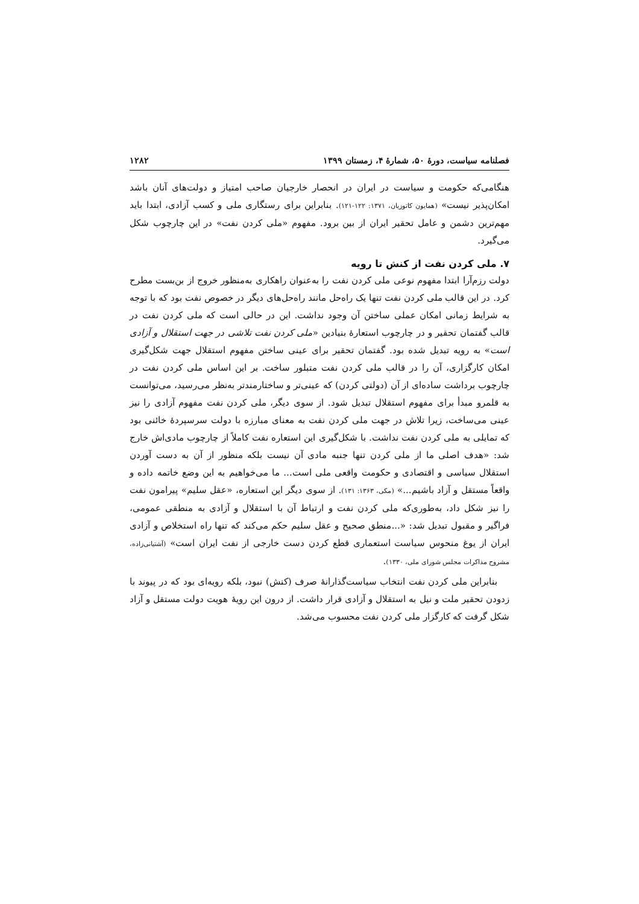فصلنامه سیاست، دورهٔ ۵۰، شمارهٔ ۴، زمستان ۱۳۹۹ ۱۲۸۲
هنگامی‌که حکومت و سیاست در ایران در انحصار خارجیان صاحب امتیاز و دولت‌های آنان باشد امکان‌پذیر نیست» (همایون کاتوزیان، ۱۳۷۱: ۱۲۲-۱۲۱). بنابراین برای رستگاری ملی و کسب آزادی، ابتدا باید مهم‌ترین دشمن و عامل تحقیر ایران از بین برود. مفهوم «ملی کردن نفت» در این چارچوب شکل می‌گیرد.
۷. ملی کردن نفت از کنش تا رویه
دولت رزم‌آرا ابتدا مفهوم نوعی ملی کردن نفت را به‌عنوان راهکاری به‌منظور خروج از بن‌بست مطرح کرد. در این قالب ملی کردن نفت تنها یک راه‌حل مانند راه‌حل‌های دیگر در خصوص نفت بود که با توجه به شرایط زمانی امکان عملی ساختن آن وجود نداشت. این در حالی است که ملی کردن نفت در قالب گفتمان تحقیر و در چارچوب استعارهٔ بنیادین «ملی کردن نفت تلاشی در جهت استقلال و آزادی است» به رویه تبدیل شده بود. گفتمان تحقیر برای عینی ساختن مفهوم استقلال جهت شکل‌گیری امکان کارگزاری، آن را در قالب ملی کردن نفت متبلور ساخت. بر این اساس ملی کردن نفت در چارچوب برداشت ساده‌ای از آن (دولتی کردن) که عینی‌تر و ساختارمندتر به‌نظر می‌رسید، می‌توانست به قلمرو مبدأ برای مفهوم استقلال تبدیل شود. از سوی دیگر، ملی کردن نفت مفهوم آزادی را نیز عینی می‌ساخت، زیرا تلاش در جهت ملی کردن نفت به معنای مبارزه با دولت سرسپردهٔ خائنی بود که تمایلی به ملی کردن نفت نداشت. با شکل‌گیری این استعاره نفت کاملاً از چارچوب مادی‌اش خارج شد: «هدف اصلی ما از ملی کردن تنها جنبه مادی آن نیست بلکه منظور از آن به دست آوردن استقلال سیاسی و اقتصادی و حکومت واقعی ملی است... ما می‌خواهیم به این وضع خاتمه داده و واقعاً مستقل و آزاد باشیم...» (مکی، ۱۳۶۳: ۱۳۱). از سوی دیگر این استعاره، «عقل سلیم» پیرامون نفت را نیز شکل داد، به‌طوری‌که ملی کردن نفت و ارتباط آن با استقلال و آزادی به منطقی عمومی، فراگیر و مقبول تبدیل شد: «...منطق صحیح و عقل سلیم حکم می‌کند که تنها راه استخلاص و آزادی ایران از یوغ منحوس سیاست استعماری قطع کردن دست خارجی از نفت ایران است» (آشتیانی‌زاده، مشروح مذاکرات مجلس شورای ملی، ۱۳۳۰).
بنابراین ملی کردن نفت انتخاب سیاست‌گذارانهٔ صرف (کنش) نبود، بلکه رویه‌ای بود که در پیوند با زدودن تحقیر ملت و نیل به استقلال و آزادی قرار داشت. از درون این رویهٔ هویت دولت مستقل و آزاد شکل گرفت که کارگزار ملی کردن نفت محسوب می‌شد.